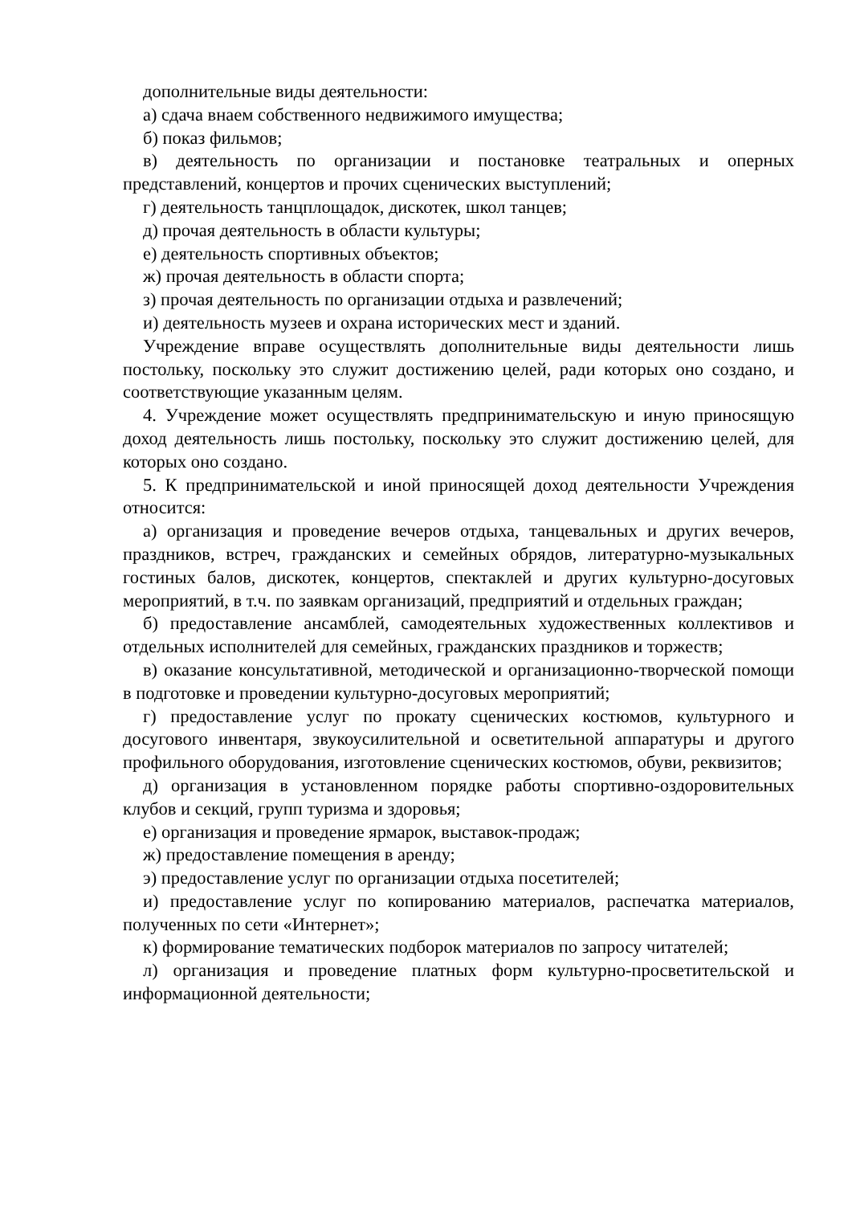дополнительные виды деятельности:
а) сдача внаем собственного недвижимого имущества;
б) показ фильмов;
в) деятельность по организации и постановке театральных и оперных представлений, концертов и прочих сценических выступлений;
г) деятельность танцплощадок, дискотек, школ танцев;
д) прочая деятельность в области культуры;
е) деятельность спортивных объектов;
ж) прочая деятельность в области спорта;
з) прочая деятельность по организации отдыха и развлечений;
и) деятельность музеев и охрана исторических мест и зданий.
Учреждение вправе осуществлять дополнительные виды деятельности лишь постольку, поскольку это служит достижению целей, ради которых оно создано, и соответствующие указанным целям.
4. Учреждение может осуществлять предпринимательскую и иную приносящую доход деятельность лишь постольку, поскольку это служит достижению целей, для которых оно создано.
5. К предпринимательской и иной приносящей доход деятельности Учреждения относится:
а) организация и проведение вечеров отдыха, танцевальных и других вечеров, праздников, встреч, гражданских и семейных обрядов, литературно-музыкальных гостиных балов, дискотек, концертов, спектаклей и других культурно-досуговых мероприятий, в т.ч. по заявкам организаций, предприятий и отдельных граждан;
б) предоставление ансамблей, самодеятельных художественных коллективов и отдельных исполнителей для семейных, гражданских праздников и торжеств;
в) оказание консультативной, методической и организационно-творческой помощи в подготовке и проведении культурно-досуговых мероприятий;
г) предоставление услуг по прокату сценических костюмов, культурного и досугового инвентаря, звукоусилительной и осветительной аппаратуры и другого профильного оборудования, изготовление сценических костюмов, обуви, реквизитов;
д) организация в установленном порядке работы спортивно-оздоровительных клубов и секций, групп туризма и здоровья;
е) организация и проведение ярмарок, выставок-продаж;
ж) предоставление помещения в аренду;
э) предоставление услуг по организации отдыха посетителей;
и) предоставление услуг по копированию материалов, распечатка материалов, полученных по сети «Интернет»;
к) формирование тематических подборок материалов по запросу читателей;
л) организация и проведение платных форм культурно-просветительской и информационной деятельности;